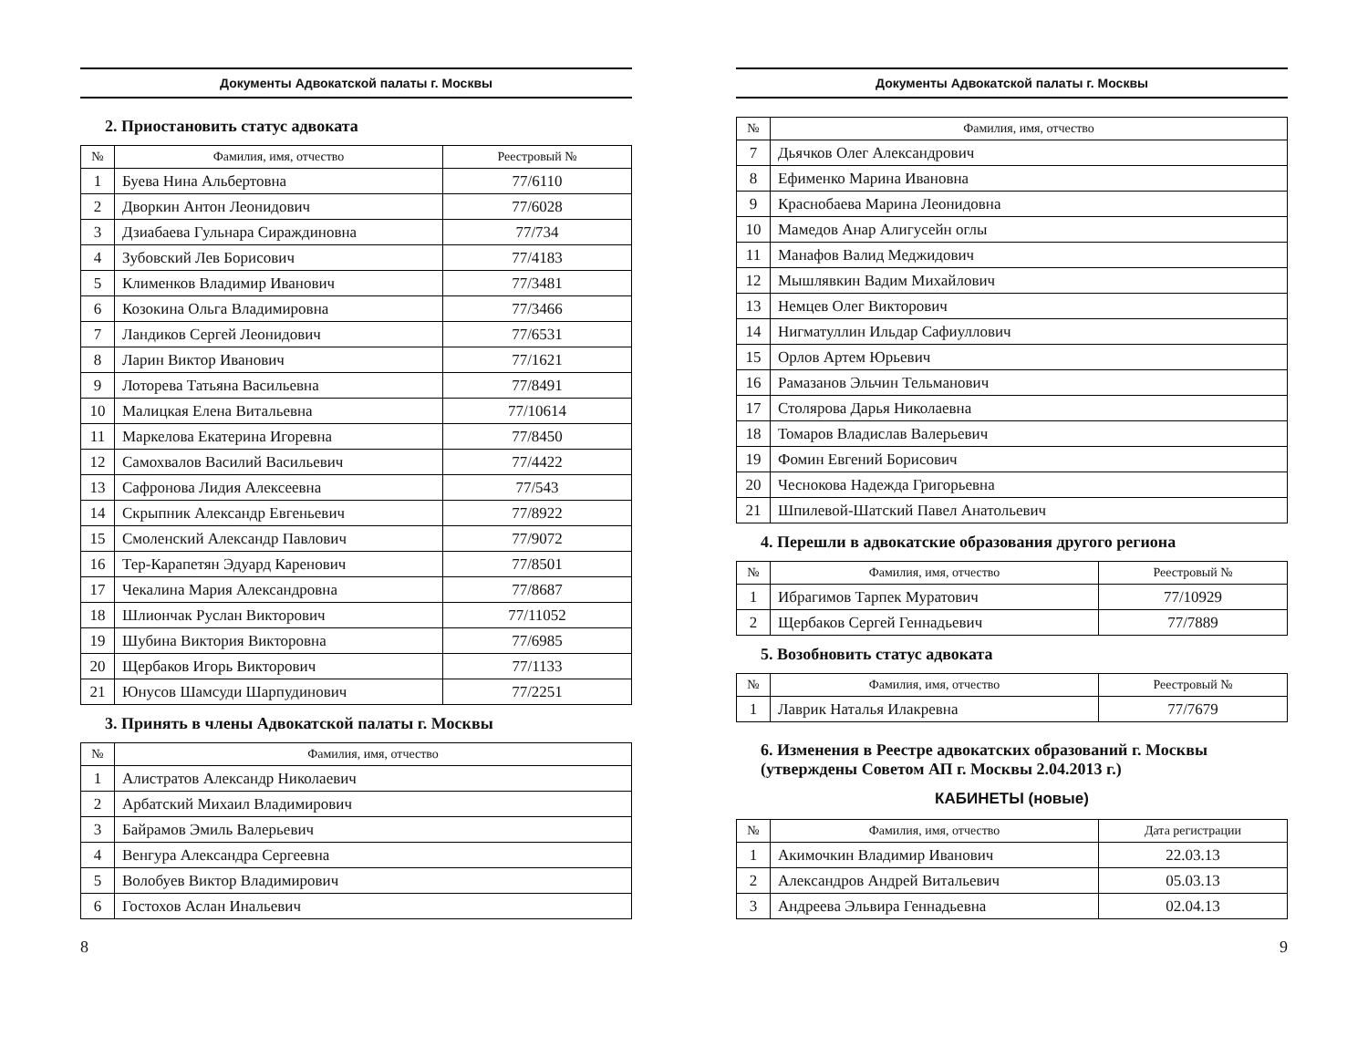Документы Адвокатской палаты г. Москвы
2. Приостановить статус адвоката
| № | Фамилия, имя, отчество | Реестровый № |
| --- | --- | --- |
| 1 | Буева Нина Альбертовна | 77/6110 |
| 2 | Дворкин Антон Леонидович | 77/6028 |
| 3 | Дзиабаева Гульнара Сираждиновна | 77/734 |
| 4 | Зубовский Лев Борисович | 77/4183 |
| 5 | Клименков Владимир Иванович | 77/3481 |
| 6 | Козокина Ольга Владимировна | 77/3466 |
| 7 | Ландиков Сергей Леонидович | 77/6531 |
| 8 | Ларин Виктор Иванович | 77/1621 |
| 9 | Лоторева Татьяна Васильевна | 77/8491 |
| 10 | Малицкая Елена Витальевна | 77/10614 |
| 11 | Маркелова Екатерина Игоревна | 77/8450 |
| 12 | Самохвалов Василий Васильевич | 77/4422 |
| 13 | Сафронова Лидия Алексеевна | 77/543 |
| 14 | Скрыпник Александр Евгеньевич | 77/8922 |
| 15 | Смоленский Александр Павлович | 77/9072 |
| 16 | Тер-Карапетян Эдуард Каренович | 77/8501 |
| 17 | Чекалина Мария Александровна | 77/8687 |
| 18 | Шлиончак Руслан Викторович | 77/11052 |
| 19 | Шубина Виктория Викторовна | 77/6985 |
| 20 | Щербаков Игорь Викторович | 77/1133 |
| 21 | Юнусов Шамсуди Шарпудинович | 77/2251 |
3. Принять в члены Адвокатской палаты г. Москвы
| № | Фамилия, имя, отчество |
| --- | --- |
| 1 | Алистратов Александр Николаевич |
| 2 | Арбатский Михаил Владимирович |
| 3 | Байрамов Эмиль Валерьевич |
| 4 | Венгура Александра Сергеевна |
| 5 | Волобуев Виктор Владимирович |
| 6 | Гостохов Аслан Инальевич |
8
Документы Адвокатской палаты г. Москвы
| № | Фамилия, имя, отчество |
| --- | --- |
| 7 | Дьячков Олег Александрович |
| 8 | Ефименко Марина Ивановна |
| 9 | Краснобаева Марина Леонидовна |
| 10 | Мамедов Анар Алигусейн оглы |
| 11 | Манафов Валид Меджидович |
| 12 | Мышлявкин Вадим Михайлович |
| 13 | Немцев Олег Викторович |
| 14 | Нигматуллин Ильдар Сафиуллович |
| 15 | Орлов Артем Юрьевич |
| 16 | Рамазанов Эльчин Тельманович |
| 17 | Столярова Дарья Николаевна |
| 18 | Томаров Владислав Валерьевич |
| 19 | Фомин Евгений Борисович |
| 20 | Чеснокова Надежда Григорьевна |
| 21 | Шпилевой-Шатский Павел Анатольевич |
4. Перешли в адвокатские образования другого региона
| № | Фамилия, имя, отчество | Реестровый № |
| --- | --- | --- |
| 1 | Ибрагимов Тарпек Муратович | 77/10929 |
| 2 | Щербаков Сергей Геннадьевич | 77/7889 |
5. Возобновить статус адвоката
| № | Фамилия, имя, отчество | Реестровый № |
| --- | --- | --- |
| 1 | Лаврик Наталья Илакревна | 77/7679 |
6. Изменения в Реестре адвокатских образований г. Москвы (утверждены Советом АП г. Москвы 2.04.2013 г.)
КАБИНЕТЫ (новые)
| № | Фамилия, имя, отчество | Дата регистрации |
| --- | --- | --- |
| 1 | Акимочкин Владимир Иванович | 22.03.13 |
| 2 | Александров Андрей Витальевич | 05.03.13 |
| 3 | Андреева Эльвира Геннадьевна | 02.04.13 |
9